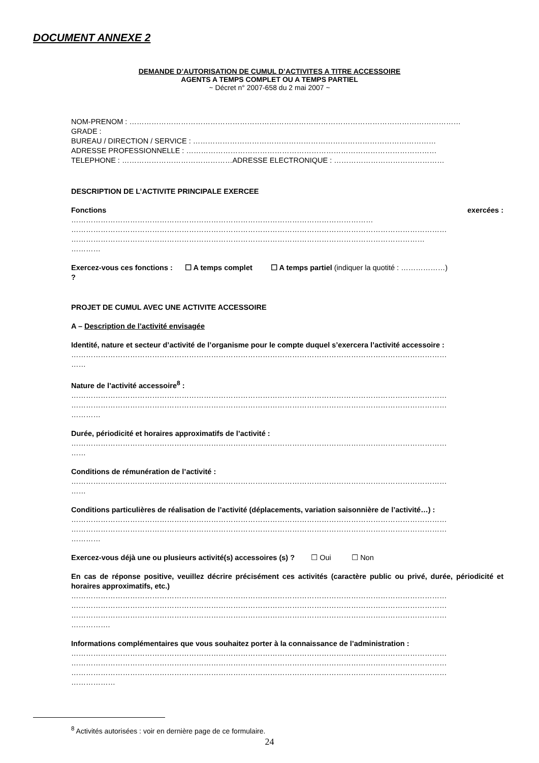DOCUMENT ANNEXE 2
DEMANDE D’AUTORISATION DE CUMUL D’ACTIVITES A TITRE ACCESSOIRE
AGENTS A TEMPS COMPLET OU A TEMPS PARTIEL
~ Décret n° 2007-658 du 2 mai 2007 ~
NOM-PRENOM : ………………………………………………………………………………………………………………………
GRADE :
BUREAU / DIRECTION / SERVICE : ………………………………………………………………………………………
ADRESSE PROFESSIONNELLE : …………………………………………………………………………………………
TELEPHONE : ………………………………………ADRESSE ELECTRONIQUE : ………………………………………
DESCRIPTION DE L’ACTIVITE PRINCIPALE EXERCEE
Fonctions exercées :
……………………………………………………………………………………………………………
………………………………………………………………………………………………………………………………………
………………………………………………………………………………………………………………………………
…………
Exercez-vous ces fonctions : ☐ A temps complet ☐ A temps partiel (indiquer la quotité : ………………)
?
PROJET DE CUMUL AVEC UNE ACTIVITE ACCESSOIRE
A – Description de l’activité envisagée
Identité, nature et secteur d’activité de l’organisme pour le compte duquel s’exercera l’activité accessoire :
………………………………………………………………………………………………………………………………………
……
Nature de l’activité accessoire<sup>8</sup> :
………………………………………………………………………………………………………………………………………
………………………………………………………………………………………………………………………………………
…………
Durée, périodicité et horaires approximatifs de l’activité :
………………………………………………………………………………………………………………………………………
……
Conditions de rémunération de l’activité :
………………………………………………………………………………………………………………………………………
……
Conditions particulières de réalisation de l’activité (déplacements, variation saisonnière de l’activité…) :
………………………………………………………………………………………………………………………………………
………………………………………………………………………………………………………………………………………
…………
Exercez-vous déjà une ou plusieurs activité(s) accessoires (s) ? ☐ Oui ☐ Non
En cas de réponse positive, veuillez décrire précisément ces activités (caractère public ou privé, durée, périodicité et horaires approximatifs, etc.)
………………………………………………………………………………………………………………………………………
………………………………………………………………………………………………………………………………………
………………………………………………………………………………………………………………………………………
…………….
Informations complémentaires que vous souhaitez porter à la connaissance de l’administration :
………………………………………………………………………………………………………………………………………
………………………………………………………………………………………………………………………………………
………………………………………………………………………………………………………………………………………
………………
<sup>8</sup> Activités autorisées : voir en dernière page de ce formulaire.
24